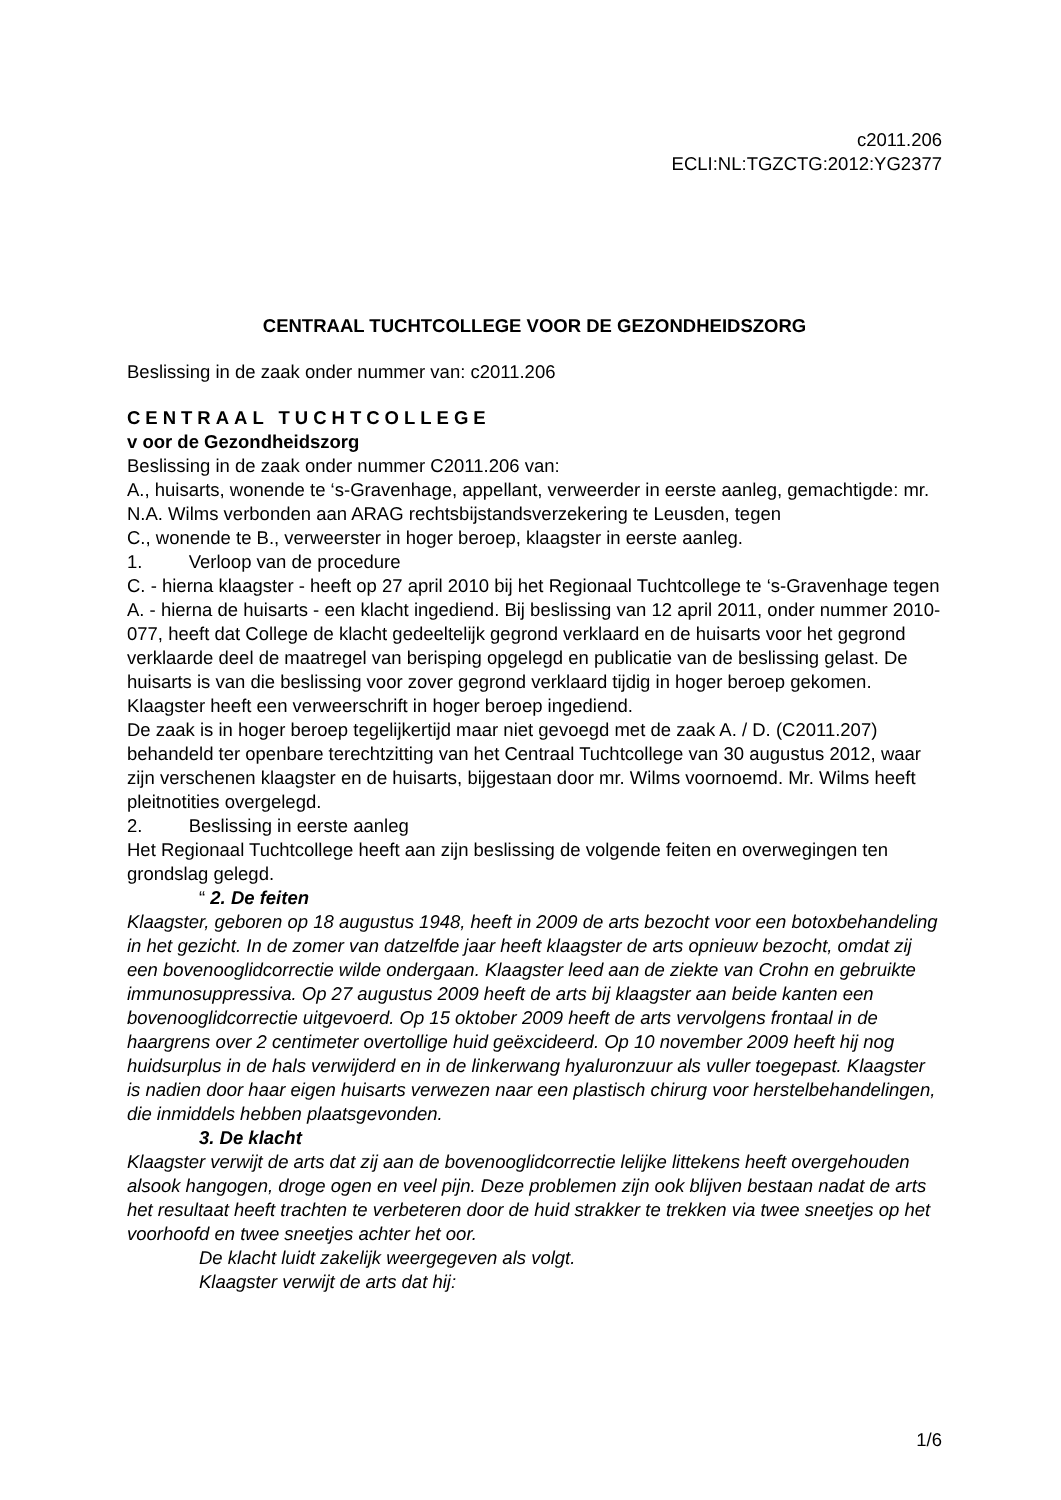c2011.206
ECLI:NL:TGZCTG:2012:YG2377
CENTRAAL TUCHTCOLLEGE VOOR DE GEZONDHEIDSZORG
Beslissing in de zaak onder nummer van: c2011.206
CENTRAAL TUCHTCOLLEGE
v oor de Gezondheidszorg
Beslissing in de zaak onder nummer C2011.206 van:
A., huisarts, wonende te ‘s-Gravenhage, appellant, verweerder in eerste aanleg, gemachtigde: mr. N.A. Wilms verbonden aan ARAG rechtsbijstandsverzekering te Leusden, tegen
C., wonende te B., verweerster in hoger beroep, klaagster in eerste aanleg.
1. Verloop van de procedure
C. - hierna klaagster - heeft op 27 april 2010 bij het Regionaal Tuchtcollege te ‘s-Gravenhage tegen A. - hierna de huisarts - een klacht ingediend. Bij beslissing van 12 april 2011, onder nummer 2010-077, heeft dat College de klacht gedeeltelijk gegrond verklaard en de huisarts voor het gegrond verklaarde deel de maatregel van berisping opgelegd en publicatie van de beslissing gelast. De huisarts is van die beslissing voor zover gegrond verklaard tijdig in hoger beroep gekomen.
Klaagster heeft een verweerschrift in hoger beroep ingediend.
De zaak is in hoger beroep tegelijkertijd maar niet gevoegd met de zaak A. / D. (C2011.207) behandeld ter openbare terechtzitting van het Centraal Tuchtcollege van 30 augustus 2012, waar zijn verschenen klaagster en de huisarts, bijgestaan door mr. Wilms voornoemd. Mr. Wilms heeft pleitnotities overgelegd.
2. Beslissing in eerste aanleg
Het Regionaal Tuchtcollege heeft aan zijn beslissing de volgende feiten en overwegingen ten grondslag gelegd.
“ 2. De feiten
Klaagster, geboren op 18 augustus 1948, heeft in 2009 de arts bezocht voor een botoxbehandeling in het gezicht. In de zomer van datzelfde jaar heeft klaagster de arts opnieuw bezocht, omdat zij een bovenooglidcorrectie wilde ondergaan. Klaagster leed aan de ziekte van Crohn en gebruikte immunosuppressiva. Op 27 augustus 2009 heeft de arts bij klaagster aan beide kanten een bovenooglidcorrectie uitgevoerd. Op 15 oktober 2009 heeft de arts vervolgens frontaal in de haargrens over 2 centimeter overtollige huid geëxcideerd. Op 10 november 2009 heeft hij nog huidsurplus in de hals verwijderd en in de linkerwang hyaluronzuur als vuller toegepast. Klaagster is nadien door haar eigen huisarts verwezen naar een plastisch chirurg voor herstelbehandelingen, die inmiddels hebben plaatsgevonden.
3. De klacht
Klaagster verwijt de arts dat zij aan de bovenooglidcorrectie lelijke littekens heeft overgehouden alsook hangogen, droge ogen en veel pijn. Deze problemen zijn ook blijven bestaan nadat de arts het resultaat heeft trachten te verbeteren door de huid strakker te trekken via twee sneetjes op het voorhoofd en twee sneetjes achter het oor.
De klacht luidt zakelijk weergegeven als volgt.
Klaagster verwijt de arts dat hij:
1/6